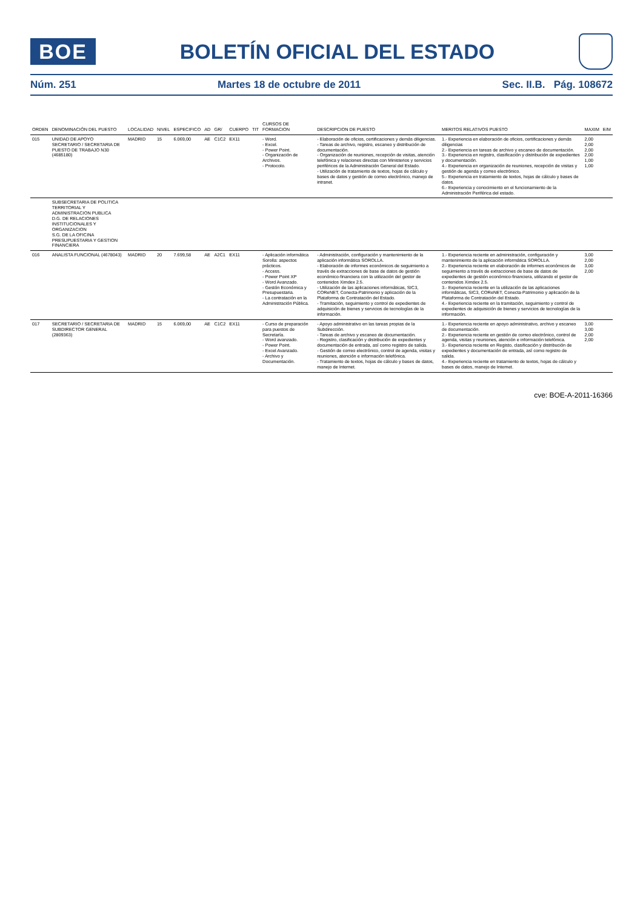BOE
BOLETÍN OFICIAL DEL ESTADO
Núm. 251 Martes 18 de octubre de 2011 Sec. II.B. Pág. 108672
| ORDEN | DENOMINACIÓN DEL PUESTO | LOCALIDAD | NIVEL | ESPECIFICO | AD | GR/ | CUERPO | TIT | CURSOS DE FORMACION | DESCRIPCION DE PUESTO | MERITOS RELATIVOS PUESTO | MAXIM | E/M |
| --- | --- | --- | --- | --- | --- | --- | --- | --- | --- | --- | --- | --- | --- |
| 015 | UNIDAD DE APOYO SECRETARIO / SECRETARIA DE PUESTO DE TRABAJO N30 (4685180) | MADRID | 15 | 6.069,00 | AE | C1C2 | EX11 | | - Word. - Excel. - Power Point. - Organización de Archivos. - Protocolo. | - Elaboración de oficios, certificaciones y demás diligencias. - Tareas de archivo, registro, escaneo y distribución de documentación. - Organización de reuniones, recepción de visitas, atención telefónica y relaciones directas con Ministerios y servicios periféricos de la Administración General del Estado. - Utilización de tratamiento de textos, hojas de cálculo y bases de datos y gestión de correo electrónico, manejo de intranet. | 1.- Experiencia en elaboración de oficios, certificaciones y demás diligencias 2.- Experiencia en tareas de archivo y escaneo de documentación. 3.- Experiencia en registro, clasificación y distribución de expedientes y documentación. 4.- Experiencia en organización de reuniones, recepción de visitas y gestión de agenda y correo electrónico. 5.- Experiencia en tratamiento de textos, hojas de cálculo y bases de datos. 6.- Experiencia y conocimiento en el funcionamiento de la Administración Periférica del estado. | 2,00 2,00 2,00 2,00 1,00 1,00 | |
| | SUBSECRETARIA DE POLITICA TERRITORIAL Y ADMINISTRACION PUBLICA D.G. DE RELACIONES INSTITUCIONALES Y ORGANIZACION S.G. DE LA OFICINA PRESUPUESTARIA Y GESTION FINANCIERA | | | | | | | | | | | | |
| 016 | ANALISTA FUNCIONAL (4678043) | MADRID | 20 | 7.699,58 | AE | A2C1 | EX11 | | - Aplicación informática Sorolla: aspectos prácticos. - Access. - Power Point XP - Word Avanzado. - Gestón Económica y Presupuestaria. - La contratación en la Administración Pública. | - Administración, configuración y mantenimiento de la aplicación informática SOROLLA. - Elaboración de informes económicos de seguimiento a través de extracciones de base de datos de gestión económico-financiera con la utilización del gestor de contenidos Ximdex 2.5. - Utilización de las aplicaciones informáticas, SIC3, COReNET, Conecta-Patrimonio y aplicación de la Plataforma de Contratación del Estado. - Tramitación, seguimiento y control de expedientes de adquisición de bienes y servicios de tecnologías de la información. | 1.- Experiencia reciente en administración, configuración y mantenimiento de la aplicación informática SOROLLA. 2.- Experiencia reciente en elaboración de informes económicos de seguimiento a través de extracciones de base de datos de expedientes de gestión económico-financiera, utilizando el gestor de contenidos Ximdex 2.5. 3.- Experiencia reciente en la utilización de las aplicaciones informáticas, SIC3, COReNET, Conecta-Patrimonio y aplicación de la Plataforma de Contratación del Estado. 4.- Experiencia reciente en la tramitación, seguimiento y control de expedientes de adquisición de bienes y servicios de tecnologías de la información. | 3,00 2,00 3,00 2,00 | |
| 017 | SECRETARIO / SECRETARIA DE SUBDIRECTOR GENERAL (2809363) | MADRID | 15 | 6.069,00 | AE | C1C2 | EX11 | | - Curso de preparación para puestos de Secretaría. - Word avanzado. - Power Point. - Excel Avanzado. - Archivo y Documentación. | - Apoyo administrativo en las tareas propias de la Subdirección. - Tareas de archivo y escaneo de documentación. - Registro, clasificación y distribución de expedientes y documentación de entrada, así como registro de salida. - Gestión de correo electrónico, control de agenda, visitas y reuniones, atención e información telefónica. - Tratamiento de textos, hojas de cálculo y bases de datos, manejo de Internet. | 1.- Experiencia reciente en apoyo administrativo, archivo y escaneo de documentación. 2.- Experiencia reciente en gestión de correo electrónico, control de agenda, visitas y reuniones, atención e información telefónica. 3.- Experiencia reciente en Registo, clasificación y distribución de expedientes y documentación de entrada, así como registro de salida. 4.- Experiencia reciente en tratamiento de textos, hojas de cálculo y bases de datos, manejo de Internet. | 3,00 3,00 2,00 2,00 | |
cve: BOE-A-2011-16366